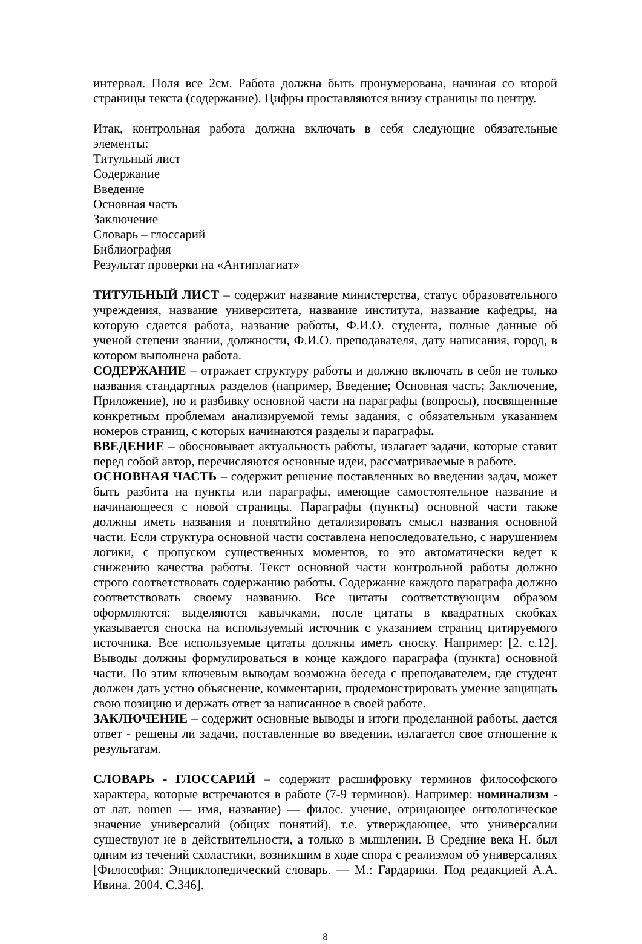интервал. Поля все 2см. Работа должна быть пронумерована, начиная со второй страницы текста (содержание). Цифры проставляются внизу страницы по центру.
Итак, контрольная работа должна включать в себя следующие обязательные элементы:
Титульный лист
Содержание
Введение
Основная часть
Заключение
Словарь – глоссарий
Библиография
Результат проверки на «Антиплагиат»
ТИТУЛЬНЫЙ ЛИСТ – содержит название министерства, статус образовательного учреждения, название университета, название института, название кафедры, на которую сдается работа, название работы, Ф.И.О. студента, полные данные об ученой степени звании, должности, Ф.И.О. преподавателя, дату написания, город, в котором выполнена работа.
СОДЕРЖАНИЕ – отражает структуру работы и должно включать в себя не только названия стандартных разделов (например, Введение; Основная часть; Заключение, Приложение), но и разбивку основной части на параграфы (вопросы), посвященные конкретным проблемам анализируемой темы задания, с обязательным указанием номеров страниц, с которых начинаются разделы и параграфы.
ВВЕДЕНИЕ – обосновывает актуальность работы, излагает задачи, которые ставит перед собой автор, перечисляются основные идеи, рассматриваемые в работе.
ОСНОВНАЯ ЧАСТЬ – содержит решение поставленных во введении задач, может быть разбита на пункты или параграфы, имеющие самостоятельное название и начинающееся с новой страницы. Параграфы (пункты) основной части также должны иметь названия и понятийно детализировать смысл названия основной части. Если структура основной части составлена непоследовательно, с нарушением логики, с пропуском существенных моментов, то это автоматически ведет к снижению качества работы. Текст основной части контрольной работы должно строго соответствовать содержанию работы. Содержание каждого параграфа должно соответствовать своему названию. Все цитаты соответствующим образом оформляются: выделяются кавычками, после цитаты в квадратных скобках указывается сноска на используемый источник с указанием страниц цитируемого источника. Все используемые цитаты должны иметь сноску. Например: [2. с.12]. Выводы должны формулироваться в конце каждого параграфа (пункта) основной части. По этим ключевым выводам возможна беседа с преподавателем, где студент должен дать устно объяснение, комментарии, продемонстрировать умение защищать свою позицию и держать ответ за написанное в своей работе.
ЗАКЛЮЧЕНИЕ – содержит основные выводы и итоги проделанной работы, дается ответ - решены ли задачи, поставленные во введении, излагается свое отношение к результатам.
СЛОВАРЬ - ГЛОССАРИЙ – содержит расшифровку терминов философского характера, которые встречаются в работе (7-9 терминов). Например: номинализм - от лат. nomen — имя, название) — филос. учение, отрицающее онтологическое значение универсалий (общих понятий), т.е. утверждающее, что универсалии существуют не в действительности, а только в мышлении. В Средние века Н. был одним из течений схоластики, возникшим в ходе спора с реализмом об универсалиях [Философия: Энциклопедический словарь. — М.: Гардарики. Под редакцией А.А. Ивина. 2004. С.346].
8